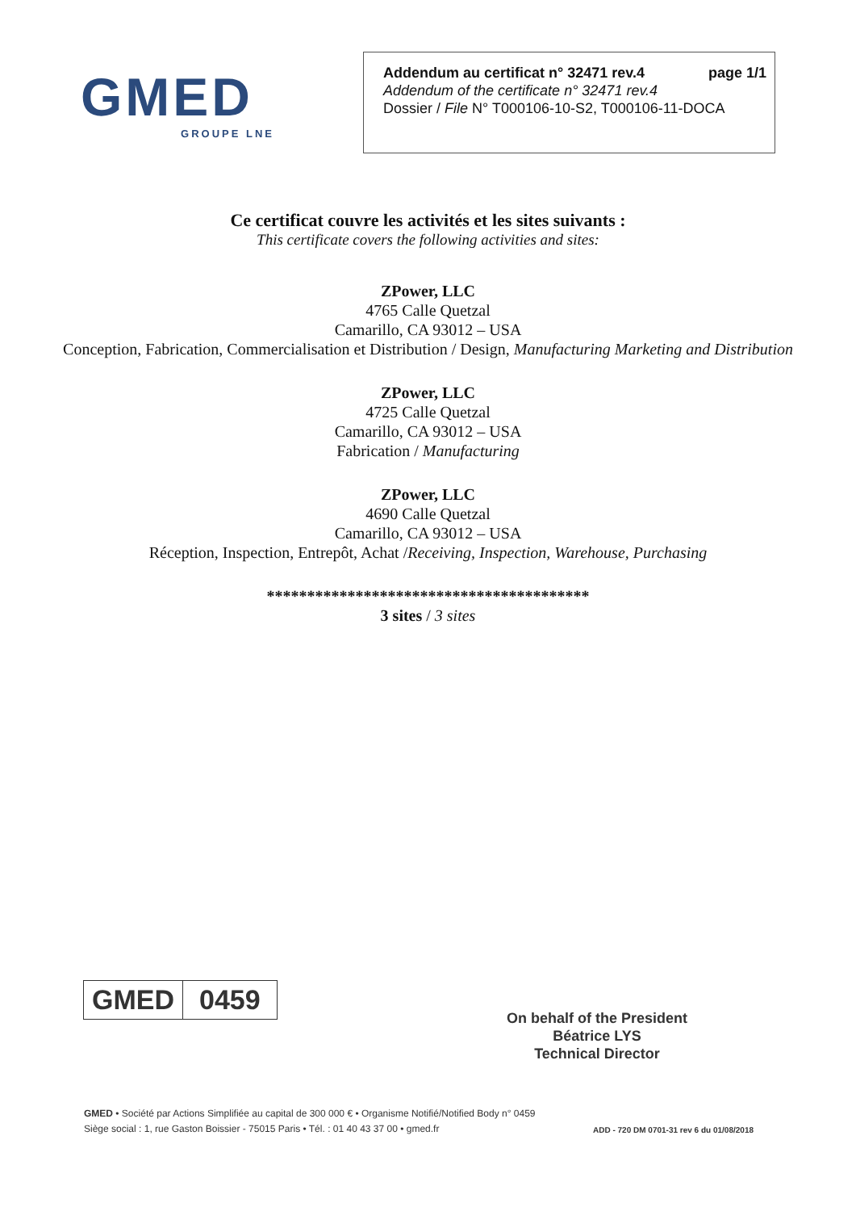GMED
GROUPE LNE
Addendum au certificat n° 32471 rev.4 page 1/1
Addendum of the certificate n° 32471 rev.4
Dossier / File N° T000106-10-S2, T000106-11-DOCA
Ce certificat couvre les activités et les sites suivants :
This certificate covers the following activities and sites:
ZPower, LLC
4765 Calle Quetzal
Camarillo, CA 93012 – USA
Conception, Fabrication, Commercialisation et Distribution / Design, Manufacturing Marketing and Distribution
ZPower, LLC
4725 Calle Quetzal
Camarillo, CA 93012 – USA
Fabrication / Manufacturing
ZPower, LLC
4690 Calle Quetzal
Camarillo, CA 93012 – USA
Réception, Inspection, Entrepôt, Achat /Receiving, Inspection, Warehouse, Purchasing
****************************************
3 sites / 3 sites
GMED 0459
On behalf of the President
Béatrice LYS
Technical Director
GMED • Société par Actions Simplifiée au capital de 300 000 € • Organisme Notifié/Notified Body n° 0459
Siège social : 1, rue Gaston Boissier - 75015 Paris • Tél. : 01 40 43 37 00 • gmed.fr
ADD - 720 DM 0701-31 rev 6 du 01/08/2018